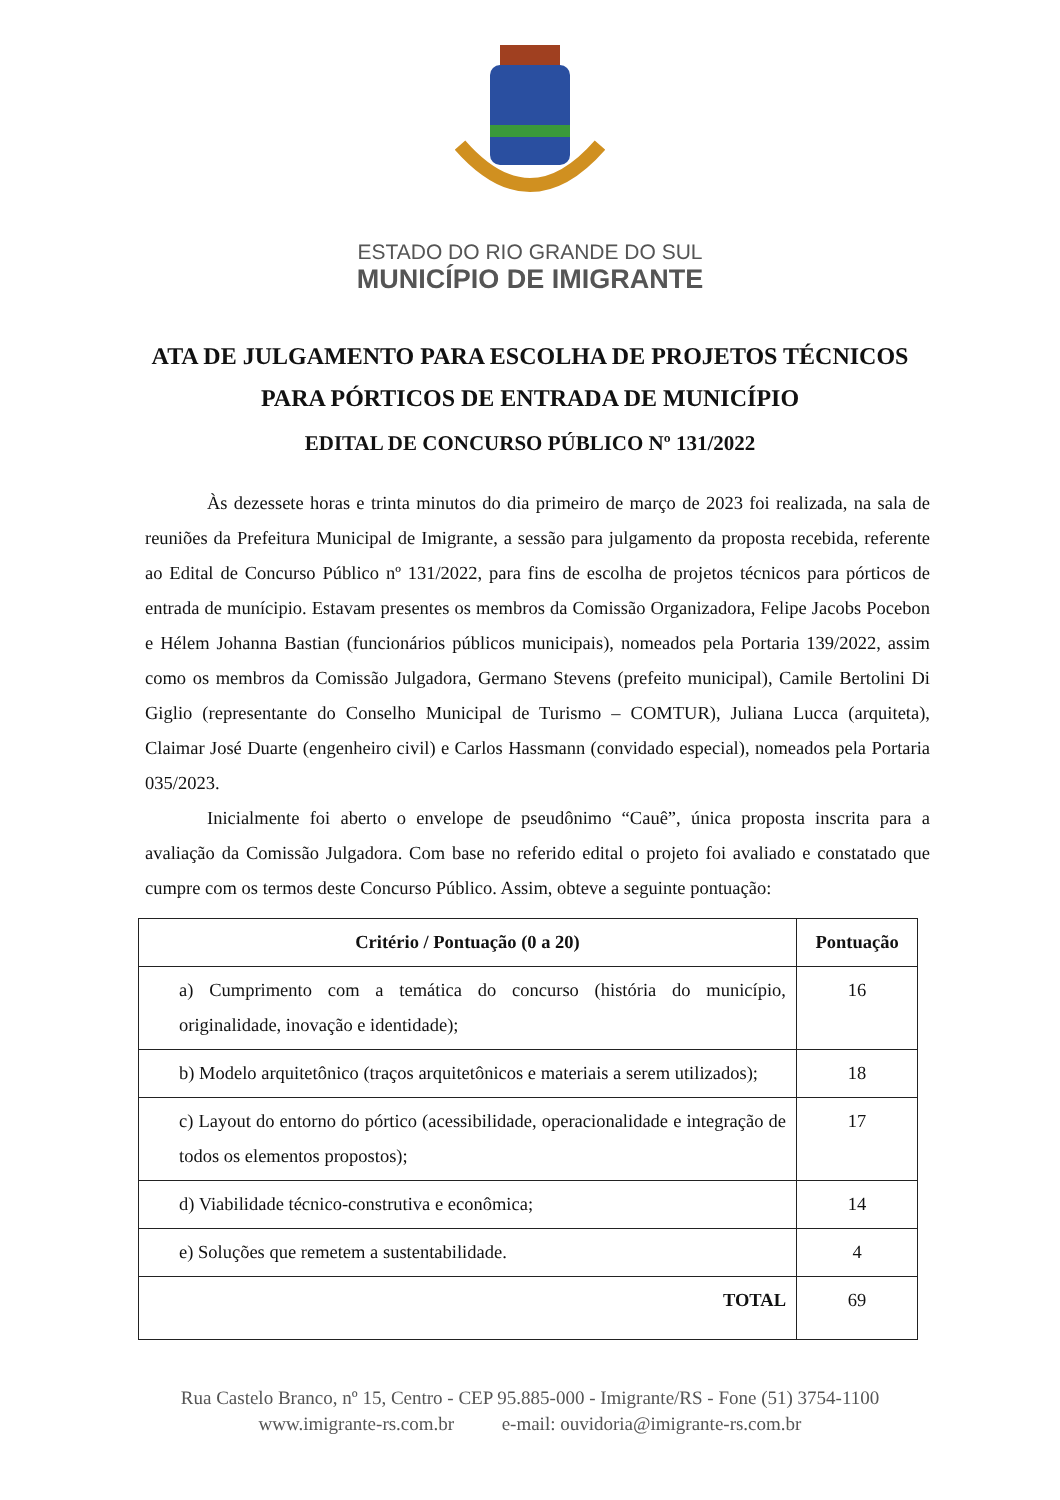ESTADO DO RIO GRANDE DO SUL
MUNICÍPIO DE IMIGRANTE
ATA DE JULGAMENTO PARA ESCOLHA DE PROJETOS TÉCNICOS PARA PÓRTICOS DE ENTRADA DE MUNICÍPIO
EDITAL DE CONCURSO PÚBLICO Nº 131/2022
Às dezessete horas e trinta minutos do dia primeiro de março de 2023 foi realizada, na sala de reuniões da Prefeitura Municipal de Imigrante, a sessão para julgamento da proposta recebida, referente ao Edital de Concurso Público nº 131/2022, para fins de escolha de projetos técnicos para pórticos de entrada de munícipio. Estavam presentes os membros da Comissão Organizadora, Felipe Jacobs Pocebon e Hélem Johanna Bastian (funcionários públicos municipais), nomeados pela Portaria 139/2022, assim como os membros da Comissão Julgadora, Germano Stevens (prefeito municipal), Camile Bertolini Di Giglio (representante do Conselho Municipal de Turismo – COMTUR), Juliana Lucca (arquiteta), Claimar José Duarte (engenheiro civil) e Carlos Hassmann (convidado especial), nomeados pela Portaria 035/2023.
Inicialmente foi aberto o envelope de pseudônimo “Cauê”, única proposta inscrita para a avaliação da Comissão Julgadora. Com base no referido edital o projeto foi avaliado e constatado que cumpre com os termos deste Concurso Público. Assim, obteve a seguinte pontuação:
| Critério / Pontuação (0 a 20) | Pontuação |
| --- | --- |
| a) Cumprimento com a temática do concurso (história do município, originalidade, inovação e identidade); | 16 |
| b) Modelo arquitetônico (traços arquitetônicos e materiais a serem utilizados); | 18 |
| c) Layout do entorno do pórtico (acessibilidade, operacionalidade e integração de todos os elementos propostos); | 17 |
| d) Viabilidade técnico-construtiva e econômica; | 14 |
| e) Soluções que remetem a sustentabilidade. | 4 |
| TOTAL | 69 |
Rua Castelo Branco, nº 15, Centro - CEP 95.885-000 - Imigrante/RS - Fone (51) 3754-1100
www.imigrante-rs.com.br e-mail: ouvidoria@imigrante-rs.com.br